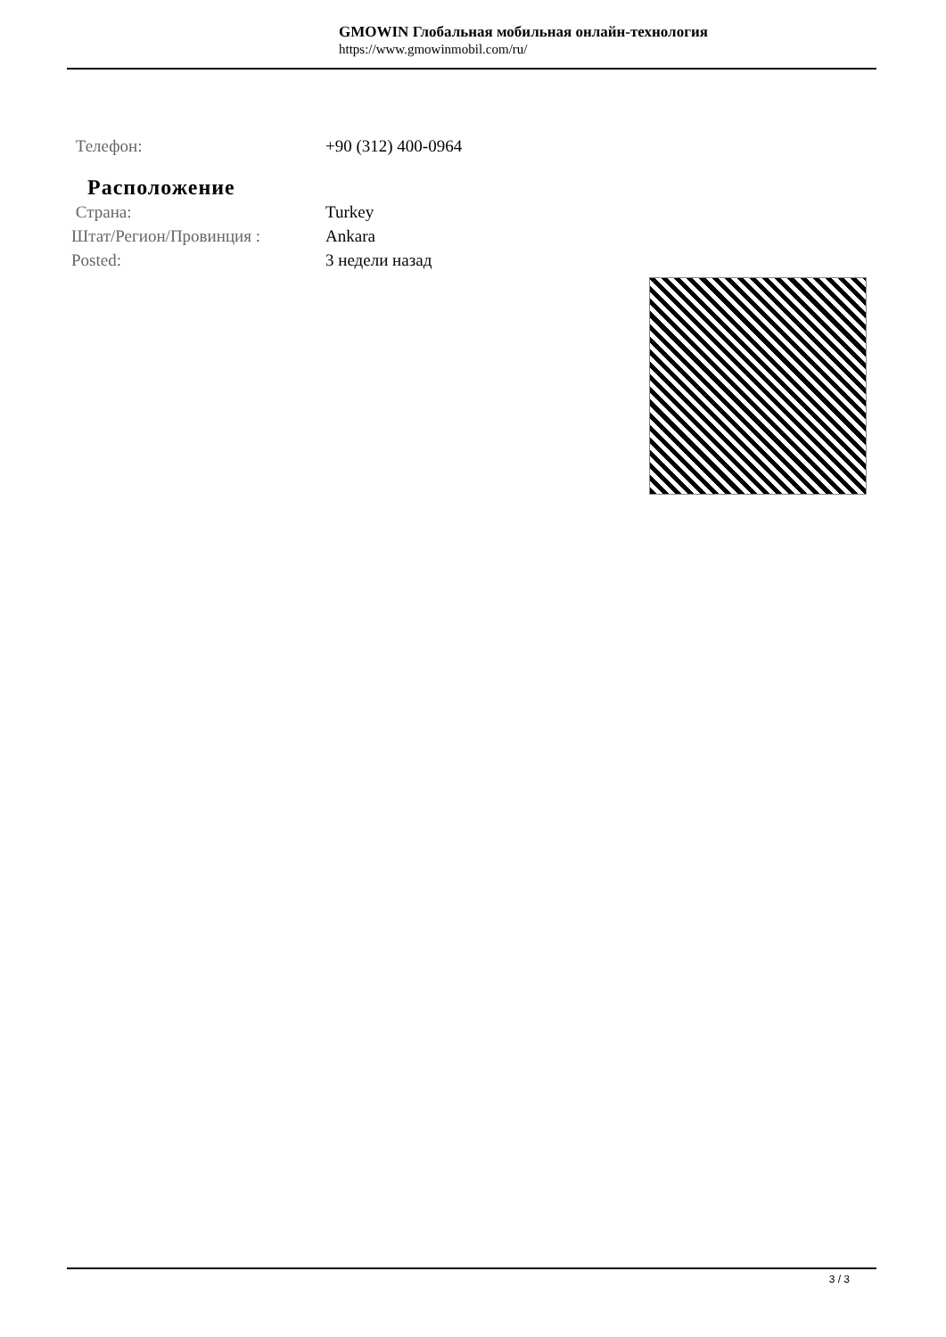GMOWIN Глобальная мобильная онлайн-технология
https://www.gmowinmobil.com/ru/
Телефон: +90 (312) 400-0964
Расположение
Страна: Turkey
Штат/Регион/Провинция : Ankara
Posted: 3 недели назад
3 / 3